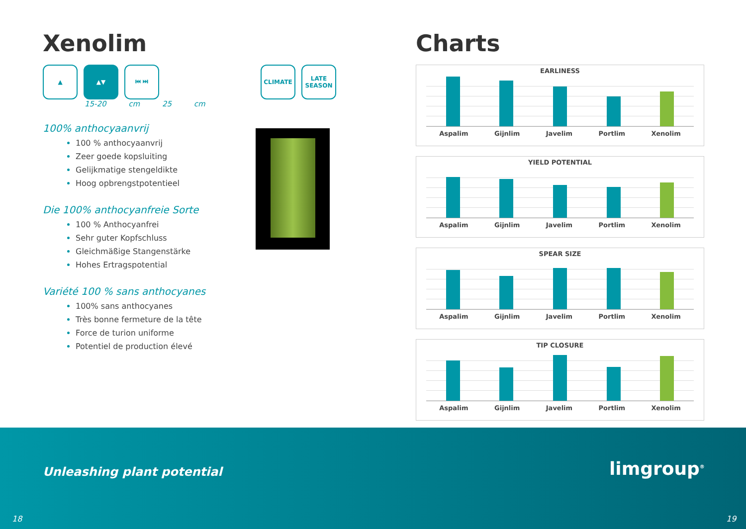Xenolim
▲ ▲▼ ⏮ ⏭ CLIMATE LATE SEASON
15-20 cm 25 cm
100% anthocyaanvrij
100 % anthocyaanvrij
Zeer goede kopsluiting
Gelijkmatige stengeldikte
Hoog opbrengstpotentieel
Die 100% anthocyanfreie Sorte
100 % Anthocyanfrei
Sehr guter Kopfschluss
Gleichmäßige Stangenstärke
Hohes Ertragspotential
Variété 100 % sans anthocyanes
100% sans anthocyanes
Très bonne fermeture de la tête
Force de turion uniforme
Potentiel de production élevé
Charts
EARLINESS
Aspalim Gijnlim Javelim Portlim Xenolim
YIELD POTENTIAL
Aspalim Gijnlim Javelim Portlim Xenolim
SPEAR SIZE
Aspalim Gijnlim Javelim Portlim Xenolim
TIP CLOSURE
Aspalim Gijnlim Javelim Portlim Xenolim
Unleashing plant potential limgroup<sup>®</sup>
18 19